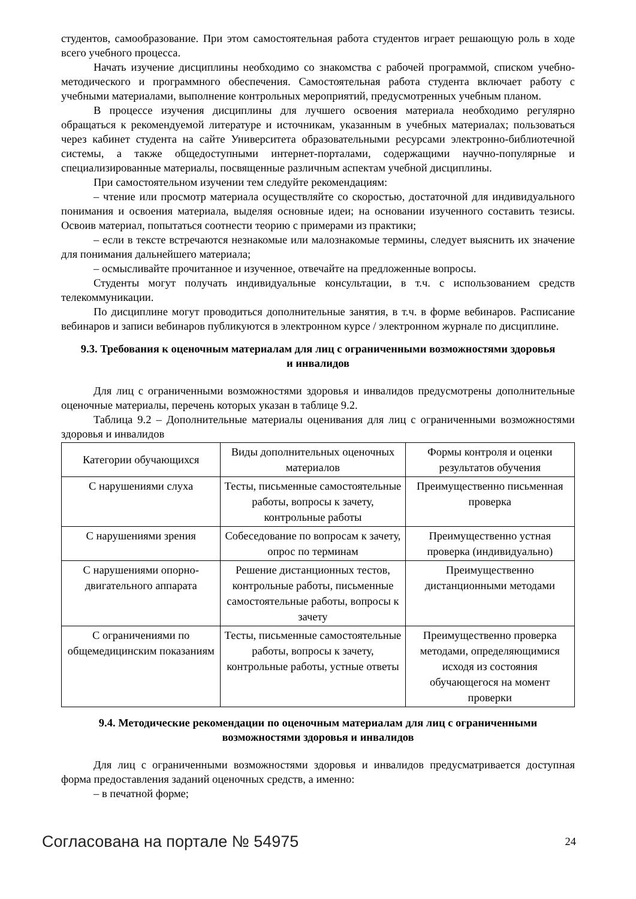студентов, самообразование. При этом самостоятельная работа студентов играет решающую роль в ходе всего учебного процесса.
Начать изучение дисциплины необходимо со знакомства с рабочей программой, списком учебно-методического и программного обеспечения. Самостоятельная работа студента включает работу с учебными материалами, выполнение контрольных мероприятий, предусмотренных учебным планом.
В процессе изучения дисциплины для лучшего освоения материала необходимо регулярно обращаться к рекомендуемой литературе и источникам, указанным в учебных материалах; пользоваться через кабинет студента на сайте Университета образовательными ресурсами электронно-библиотечной системы, а также общедоступными интернет-порталами, содержащими научно-популярные и специализированные материалы, посвященные различным аспектам учебной дисциплины.
При самостоятельном изучении тем следуйте рекомендациям:
– чтение или просмотр материала осуществляйте со скоростью, достаточной для индивидуального понимания и освоения материала, выделяя основные идеи; на основании изученного составить тезисы. Освоив материал, попытаться соотнести теорию с примерами из практики;
– если в тексте встречаются незнакомые или малознакомые термины, следует выяснить их значение для понимания дальнейшего материала;
– осмысливайте прочитанное и изученное, отвечайте на предложенные вопросы.
Студенты могут получать индивидуальные консультации, в т.ч. с использованием средств телекоммуникации.
По дисциплине могут проводиться дополнительные занятия, в т.ч. в форме вебинаров. Расписание вебинаров и записи вебинаров публикуются в электронном курсе / электронном журнале по дисциплине.
9.3. Требования к оценочным материалам для лиц с ограниченными возможностями здоровья и инвалидов
Для лиц с ограниченными возможностями здоровья и инвалидов предусмотрены дополнительные оценочные материалы, перечень которых указан в таблице 9.2.
Таблица 9.2 – Дополнительные материалы оценивания для лиц с ограниченными возможностями здоровья и инвалидов
| Категории обучающихся | Виды дополнительных оценочных материалов | Формы контроля и оценки результатов обучения |
| С нарушениями слуха | Тесты, письменные самостоятельные работы, вопросы к зачету, контрольные работы | Преимущественно письменная проверка |
| С нарушениями зрения | Собеседование по вопросам к зачету, опрос по терминам | Преимущественно устная проверка (индивидуально) |
| С нарушениями опорно-двигательного аппарата | Решение дистанционных тестов, контрольные работы, письменные самостоятельные работы, вопросы к зачету | Преимущественно дистанционными методами |
| С ограничениями по общемедицинским показаниям | Тесты, письменные самостоятельные работы, вопросы к зачету, контрольные работы, устные ответы | Преимущественно проверка методами, определяющимися исходя из состояния обучающегося на момент проверки |
9.4. Методические рекомендации по оценочным материалам для лиц с ограниченными возможностями здоровья и инвалидов
Для лиц с ограниченными возможностями здоровья и инвалидов предусматривается доступная форма предоставления заданий оценочных средств, а именно:
– в печатной форме;
Согласована на портале № 54975 24